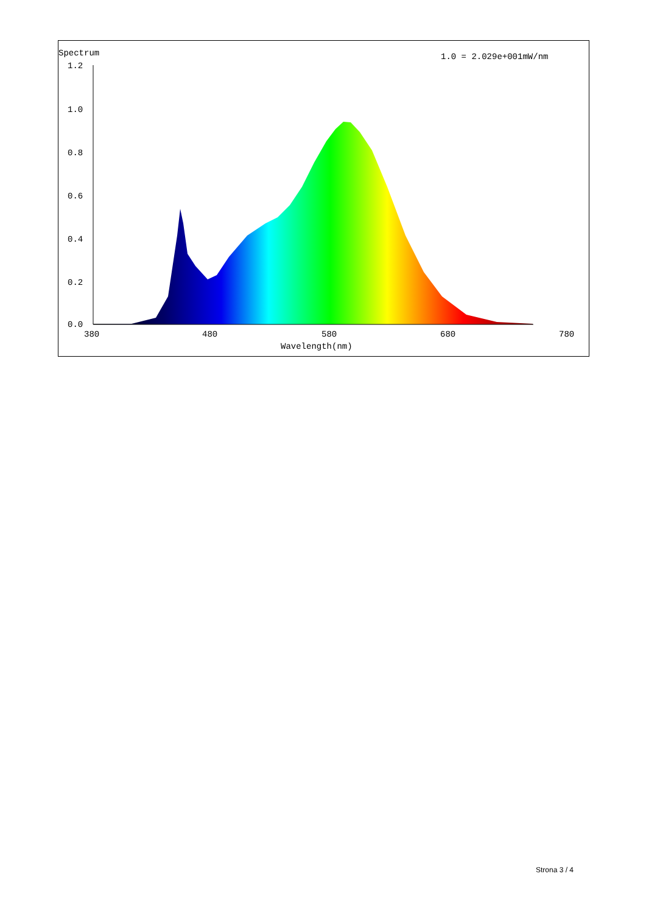Spectrum
1.0 = 2.029e+001mW/nm
1.2
1.0
0.8
0.6
0.4
0.2
0.0
380
480
580
680
780
Wavelength(nm)
Strona 3 / 4